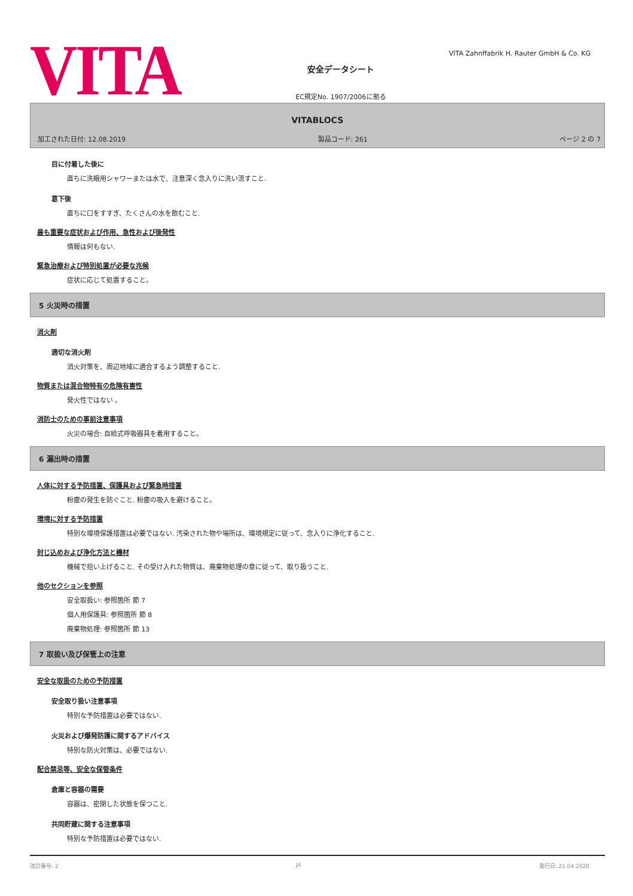VITA
安全データシート
EC規定No. 1907/2006に拠る
VITA Zahnffabrik H. Rauter GmbH & Co. KG
VITABLOCS
加工された日付: 12.08.2019 製品コード: 261 ページ 2 の 7
目に付着した後に
直ちに洗眼用シャワーまたは水で、注意深く念入りに洗い流すこと.
葛下後
直ちに口をすすぎ、たくさんの水を飲むこと.
最も重要な症状および作用、急性および後発性
情報は何もない.
緊急治療および特別処置が必要な兆候
症状に応じて処置すること。
5 火災時の措置
消火剤
適切な消火剤
消火対策を、周辺地域に適合するよう調整すること.
物質または混合物特有の危険有害性
発火性ではない 。
消防士のための事前注意事項
火災の場合: 自給式呼吸器具を着用すること。
6 漏出時の措置
人体に対する予防措置、保護具および緊急時措置
粉塵の発生を防ぐこと. 粉塵の吸入を避けること。
環境に対する予防措置
特別な環境保護措置は必要ではない. 汚染された物や場所は、環境規定に従って、念入りに浄化すること.
封じ込めおよび浄化方法と機材
機械で拾い上げること. その受け入れた物質は、廃棄物処理の章に従って、取り扱うこと.
他のセクションを参照
安全取扱い: 参照箇所 節 7
個人用保護具: 参照箇所 節 8
廃棄物処理: 参照箇所 節 13
7 取扱い及び保管上の注意
安全な取扱のための予防措置
安全取り扱い注意事項
特別な予防措置は必要ではない.
火災および爆発防護に関するアドバイス
特別な防火対策は、必要ではない.
配合禁忌等、安全な保管条件
倉庫と容器の需要
容器は、密閉した状態を保つこと.
共同貯蔵に関する注意事項
特別な予防措置は必要ではない.
改訂番号: 2 JA 発行日: 21.04.2020